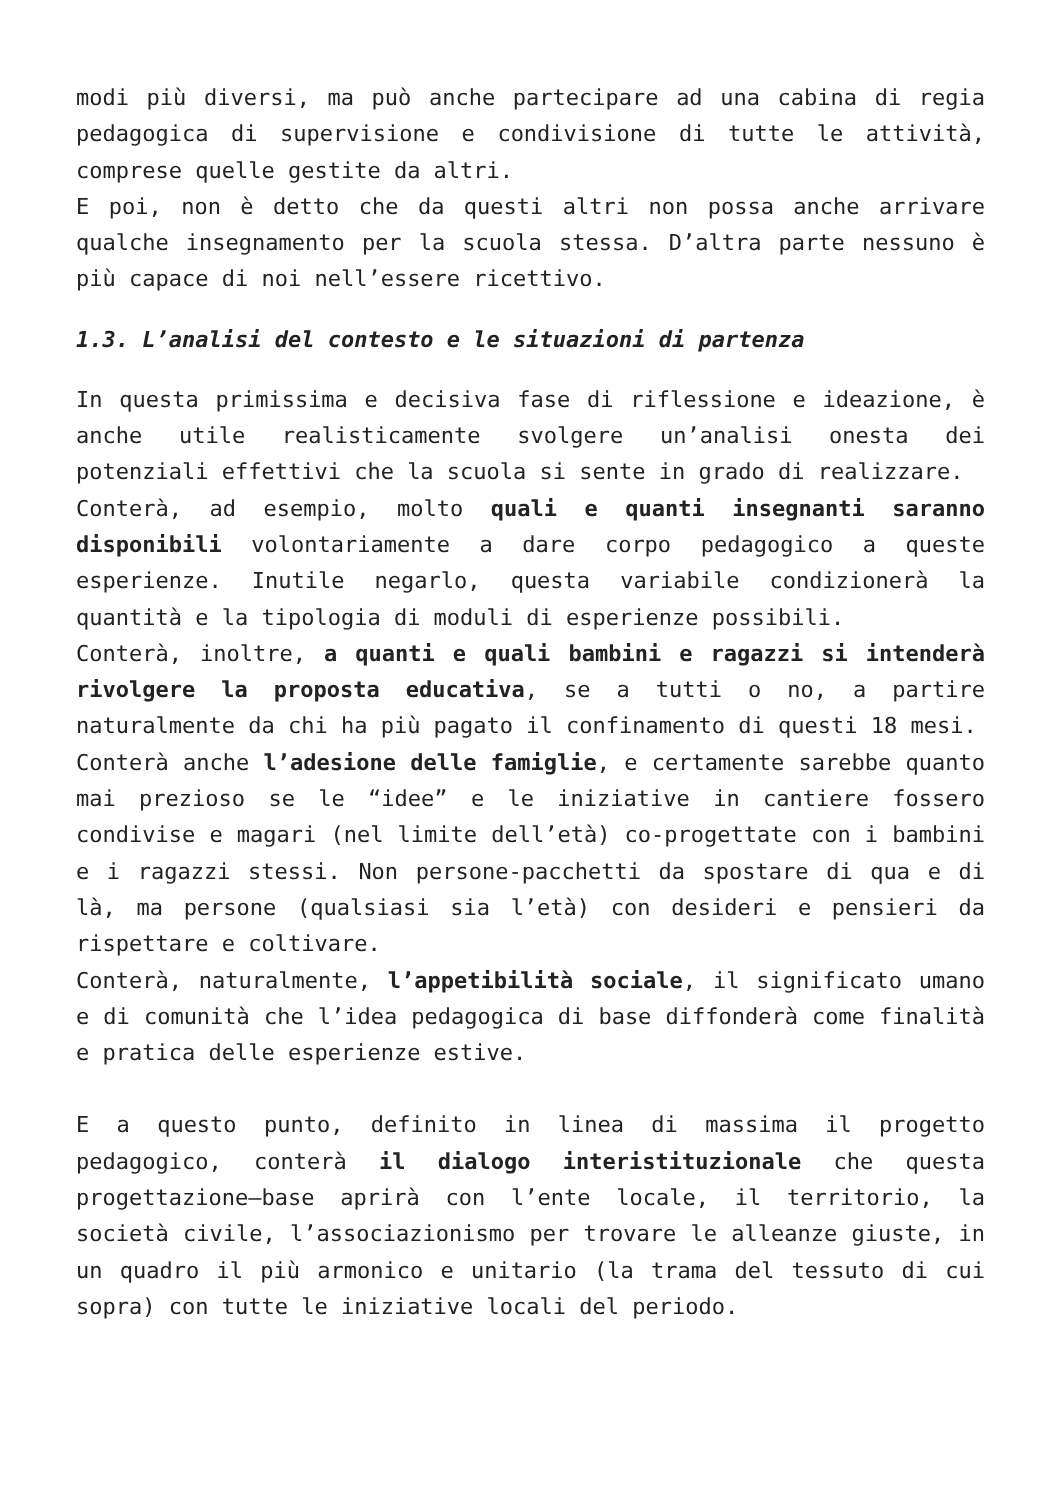modi più diversi, ma può anche partecipare ad una cabina di regia pedagogica di supervisione e condivisione di tutte le attività, comprese quelle gestite da altri.
E poi, non è detto che da questi altri non possa anche arrivare qualche insegnamento per la scuola stessa. D’altra parte nessuno è più capace di noi nell’essere ricettivo.
1.3. L’analisi del contesto e le situazioni di partenza
In questa primissima e decisiva fase di riflessione e ideazione, è anche utile realisticamente svolgere un’analisi onesta dei potenziali effettivi che la scuola si sente in grado di realizzare.
Conterà, ad esempio, molto quali e quanti insegnanti saranno disponibili volontariamente a dare corpo pedagogico a queste esperienze. Inutile negarlo, questa variabile condizionerà la quantità e la tipologia di moduli di esperienze possibili.
Conterà, inoltre, a quanti e quali bambini e ragazzi si intenderà rivolgere la proposta educativa, se a tutti o no, a partire naturalmente da chi ha più pagato il confinamento di questi 18 mesi.
Conterà anche l’adesione delle famiglie, e certamente sarebbe quanto mai prezioso se le “idee” e le iniziative in cantiere fossero condivise e magari (nel limite dell’età) co-progettate con i bambini e i ragazzi stessi. Non persone-pacchetti da spostare di qua e di là, ma persone (qualsiasi sia l’età) con desideri e pensieri da rispettare e coltivare.
Conterà, naturalmente, l’appetibilità sociale, il significato umano e di comunità che l’idea pedagogica di base diffonderà come finalità e pratica delle esperienze estive.
E a questo punto, definito in linea di massima il progetto pedagogico, conterà il dialogo interistituzionale che questa progettazione–base aprirà con l’ente locale, il territorio, la società civile, l’associazionismo per trovare le alleanze giuste, in un quadro il più armonico e unitario (la trama del tessuto di cui sopra) con tutte le iniziative locali del periodo.